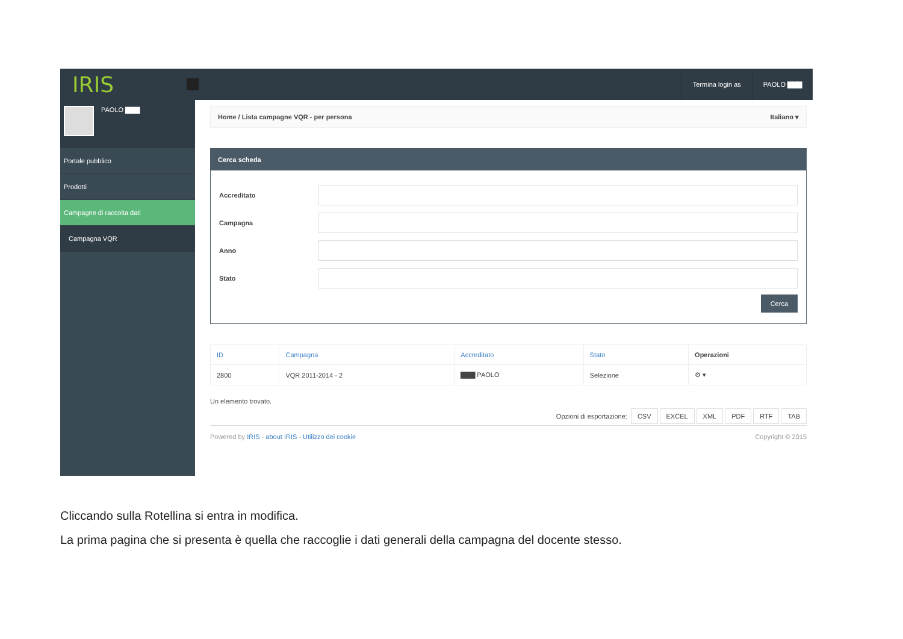IRIS
Termina login as PAOLO ▇▇▇
PAOLO ▇▇▇
Portale pubblico
Prodotti
Campagne di raccolta dati
Campagna VQR
Home / Lista campagne VQR - per persona Italiano ▾
Cerca scheda
Accreditato
Campagna
Anno
Stato
Cerca
| ID | Campagna | Accreditato | Stato | Operazioni |
| --- | --- | --- | --- | --- |
| 2800 | VQR 2011-2014 - 2 | ▇▇▇ PAOLO | Selezione | ⚙ ▾ |
Un elemento trovato.
Opzioni di esportazione: CSV EXCEL XML PDF RTF TAB
Powered by IRIS - about IRIS - Utilizzo dei cookie
Copyright © 2015
Cliccando sulla Rotellina si entra in modifica.
La prima pagina che si presenta è quella che raccoglie i dati generali della campagna del docente stesso.